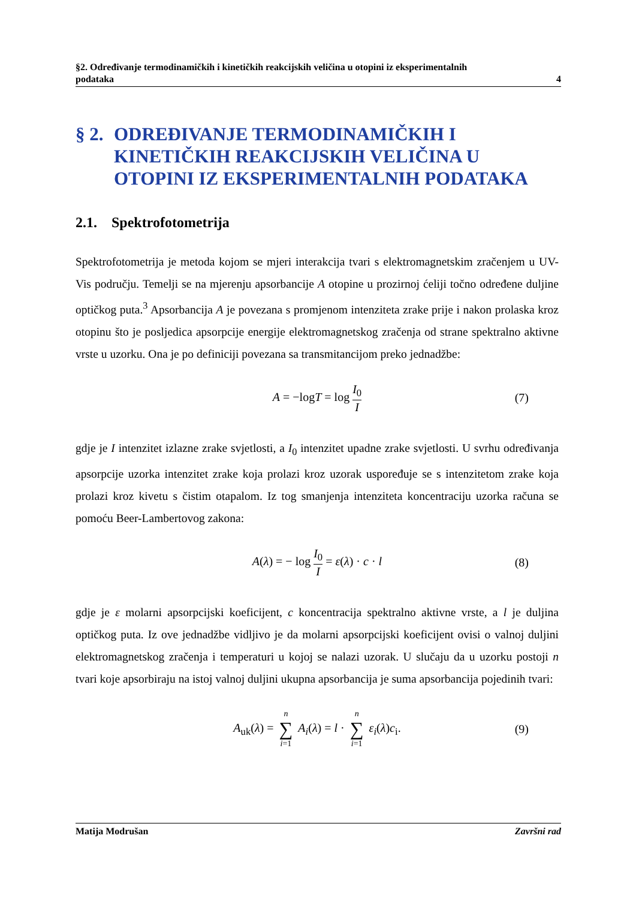§2. Određivanje termodinamičkih i kinetičkih reakcijskih veličina u otopini iz eksperimentalnih
podataka 4
§ 2. ODREĐIVANJE TERMODINAMIČKIH I KINETIČKIH REAKCIJSKIH VELIČINA U OTOPINI IZ EKSPERIMENTALNIH PODATAKA
2.1. Spektrofotometrija
Spektrofotometrija je metoda kojom se mjeri interakcija tvari s elektromagnetskim zračenjem u UV-Vis području. Temelji se na mjerenju apsorbancije A otopine u prozirnoj ćeliji točno određene duljine optičkog puta.<sup>3</sup> Apsorbancija A je povezana s promjenom intenziteta zrake prije i nakon prolaska kroz otopinu što je posljedica apsorpcije energije elektromagnetskog zračenja od strane spektralno aktivne vrste u uzorku. Ona je po definiciji povezana sa transmitancijom preko jednadžbe:
A = −logT = log I<sub>0</sub> I (7)
gdje je I intenzitet izlazne zrake svjetlosti, a I<sub>0</sub> intenzitet upadne zrake svjetlosti. U svrhu određivanja apsorpcije uzorka intenzitet zrake koja prolazi kroz uzorak uspoređuje se s intenzitetom zrake koja prolazi kroz kivetu s čistim otapalom. Iz tog smanjenja intenziteta koncentraciju uzorka računa se pomoću Beer-Lambertovog zakona:
A(λ) = − log I<sub>0</sub> I = ε(λ) · c · l (8)
gdje je ε molarni apsorpcijski koeficijent, c koncentracija spektralno aktivne vrste, a l je duljina optičkog puta. Iz ove jednadžbe vidljivo je da molarni apsorpcijski koeficijent ovisi o valnoj duljini elektromagnetskog zračenja i temperaturi u kojoj se nalazi uzorak. U slučaju da u uzorku postoji n tvari koje apsorbiraju na istoj valnoj duljini ukupna apsorbancija je suma apsorbancija pojedinih tvari:
A<sub>uk</sub>(λ) = n ∑ i=1 A<sub>i</sub>(λ) = l · n ∑ i=1 ε<sub>i</sub>(λ)c<sub>i</sub>. (9)
Matija Modrušan Završni rad